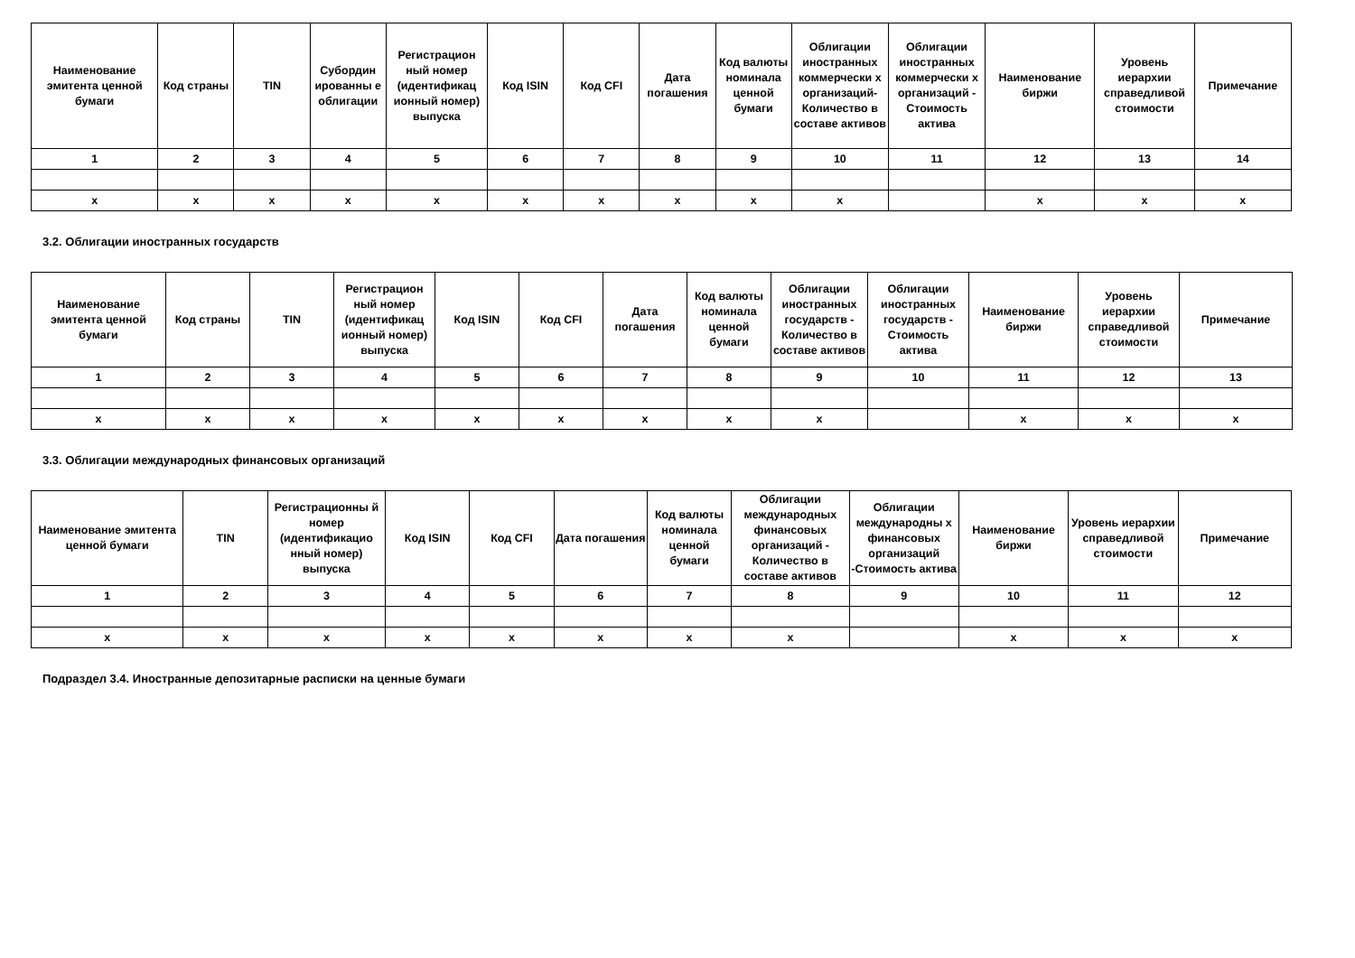| Наименование эмитента ценной бумаги | Код страны | TIN | Субордин ированны е облигации | Регистрацион ный номер (идентификац ионный номер) выпуска | Код ISIN | Код CFI | Дата погашения | Код валюты номинала ценной бумаги | Облигации иностранных коммерчески х организаций- Количество в составе активов | Облигации иностранных коммерчески х организаций - Стоимость актива | Наименование биржи | Уровень иерархии справедливой стоимости | Примечание |
| --- | --- | --- | --- | --- | --- | --- | --- | --- | --- | --- | --- | --- | --- |
| 1 | 2 | 3 | 4 | 5 | 6 | 7 | 8 | 9 | 10 | 11 | 12 | 13 | 14 |
| x | x | x | x | x | x | x | x | x | x | | x | x | x |
3.2. Облигации иностранных государств
| Наименование эмитента ценной бумаги | Код страны | TIN | Регистрацион ный номер (идентификац ионный номер) выпуска | Код ISIN | Код CFI | Дата погашения | Код валюты номинала ценной бумаги | Облигации иностранных государств - Количество в составе активов | Облигации иностранных государств - Стоимость актива | Наименование биржи | Уровень иерархии справедливой стоимости | Примечание |
| --- | --- | --- | --- | --- | --- | --- | --- | --- | --- | --- | --- | --- |
| 1 | 2 | 3 | 4 | 5 | 6 | 7 | 8 | 9 | 10 | 11 | 12 | 13 |
| x | x | x | x | x | x | x | x | x | | x | x | x |
3.3. Облигации международных финансовых организаций
| Наименование эмитента ценной бумаги | TIN | Регистрационны й номер (идентификацио нный номер) выпуска | Код ISIN | Код CFI | Дата погашения | Код валюты номинала ценной бумаги | Облигации международных финансовых организаций - Количество в составе активов | Облигации международны х финансовых организаций -Стоимость актива | Наименование биржи | Уровень иерархии справедливой стоимости | Примечание |
| --- | --- | --- | --- | --- | --- | --- | --- | --- | --- | --- | --- |
| 1 | 2 | 3 | 4 | 5 | 6 | 7 | 8 | 9 | 10 | 11 | 12 |
| x | x | x | x | x | x | x | x | | x | x | x |
Подраздел 3.4. Иностранные депозитарные расписки на ценные бумаги